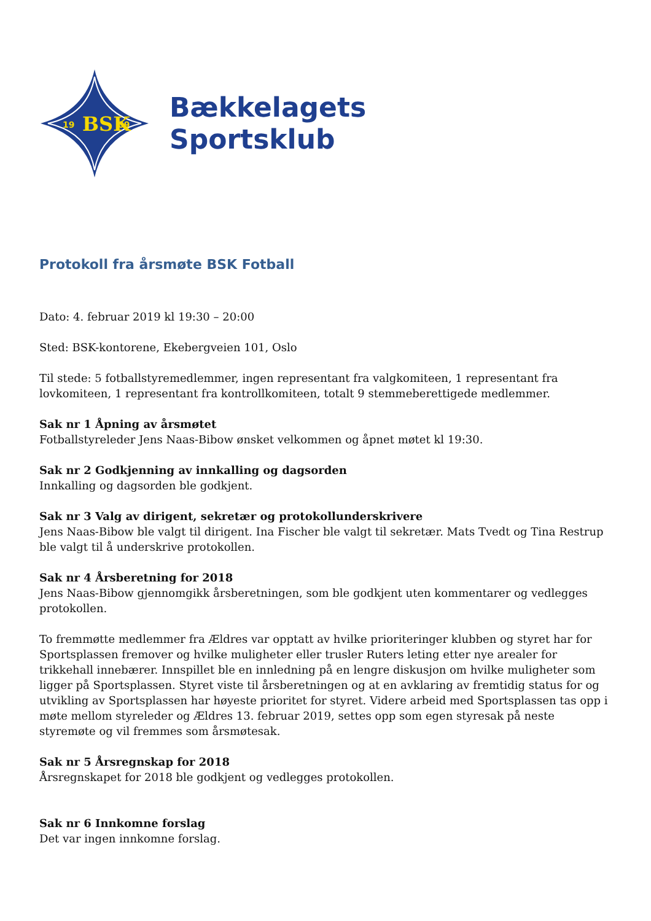19
BSK
09
Bækkelagets
Sportsklub
Protokoll fra årsmøte BSK Fotball
Dato: 4. februar 2019 kl 19:30 – 20:00
Sted: BSK-kontorene, Ekebergveien 101, Oslo
Til stede: 5 fotballstyremedlemmer, ingen representant fra valgkomiteen, 1 representant fra lovkomiteen, 1 representant fra kontrollkomiteen, totalt 9 stemmeberettigede medlemmer.
Sak nr 1 Åpning av årsmøtet
Fotballstyreleder Jens Naas-Bibow ønsket velkommen og åpnet møtet kl 19:30.
Sak nr 2 Godkjenning av innkalling og dagsorden
Innkalling og dagsorden ble godkjent.
Sak nr 3 Valg av dirigent, sekretær og protokollunderskrivere
Jens Naas-Bibow ble valgt til dirigent. Ina Fischer ble valgt til sekretær. Mats Tvedt og Tina Restrup ble valgt til å underskrive protokollen.
Sak nr 4 Årsberetning for 2018
Jens Naas-Bibow gjennomgikk årsberetningen, som ble godkjent uten kommentarer og vedlegges protokollen.
To fremmøtte medlemmer fra Ældres var opptatt av hvilke prioriteringer klubben og styret har for Sportsplassen fremover og hvilke muligheter eller trusler Ruters leting etter nye arealer for trikkehall innebærer. Innspillet ble en innledning på en lengre diskusjon om hvilke muligheter som ligger på Sportsplassen. Styret viste til årsberetningen og at en avklaring av fremtidig status for og utvikling av Sportsplassen har høyeste prioritet for styret. Videre arbeid med Sportsplassen tas opp i møte mellom styreleder og Ældres 13. februar 2019, settes opp som egen styresak på neste styremøte og vil fremmes som årsmøtesak.
Sak nr 5 Årsregnskap for 2018
Årsregnskapet for 2018 ble godkjent og vedlegges protokollen.
Sak nr 6 Innkomne forslag
Det var ingen innkomne forslag.